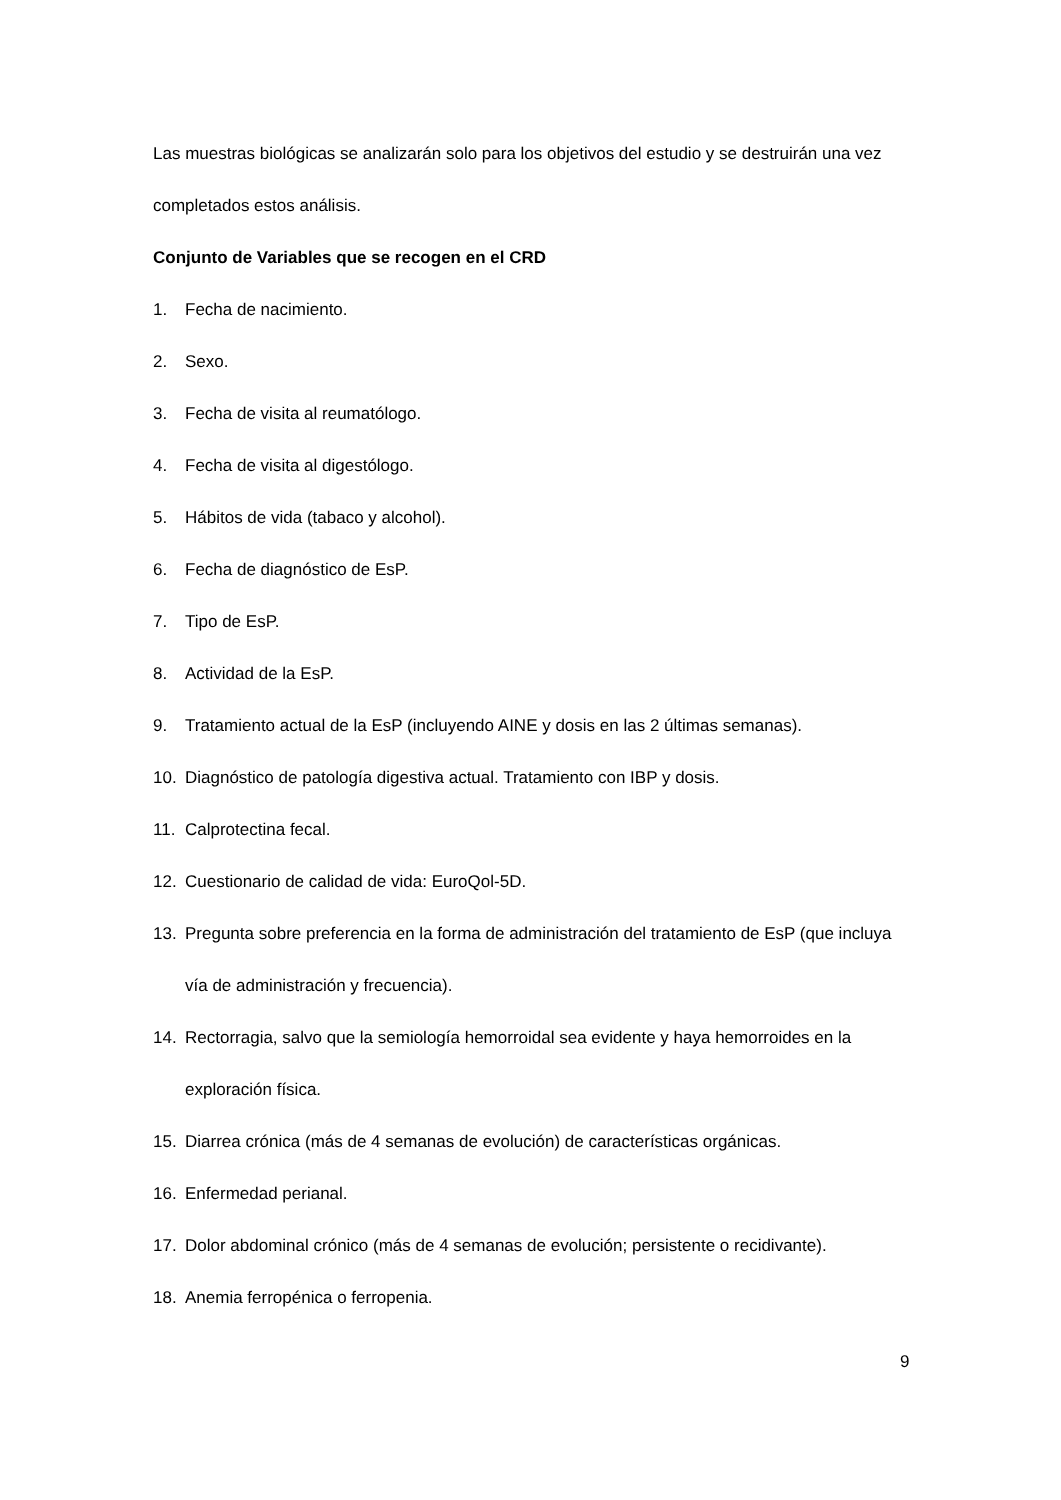Las muestras biológicas se analizarán solo para los objetivos del estudio y se destruirán una vez completados estos análisis.
Conjunto de Variables que se recogen en el CRD
1. Fecha de nacimiento.
2. Sexo.
3. Fecha de visita al reumatólogo.
4. Fecha de visita al digestólogo.
5. Hábitos de vida (tabaco y alcohol).
6. Fecha de diagnóstico de EsP.
7. Tipo de EsP.
8. Actividad de la EsP.
9. Tratamiento actual de la EsP (incluyendo AINE y dosis en las 2 últimas semanas).
10. Diagnóstico de patología digestiva actual. Tratamiento con IBP y dosis.
11. Calprotectina fecal.
12. Cuestionario de calidad de vida: EuroQol-5D.
13. Pregunta sobre preferencia en la forma de administración del tratamiento de EsP (que incluya vía de administración y frecuencia).
14. Rectorragia, salvo que la semiología hemorroidal sea evidente y haya hemorroides en la exploración física.
15. Diarrea crónica (más de 4 semanas de evolución) de características orgánicas.
16. Enfermedad perianal.
17. Dolor abdominal crónico (más de 4 semanas de evolución; persistente o recidivante).
18. Anemia ferropénica o ferropenia.
9